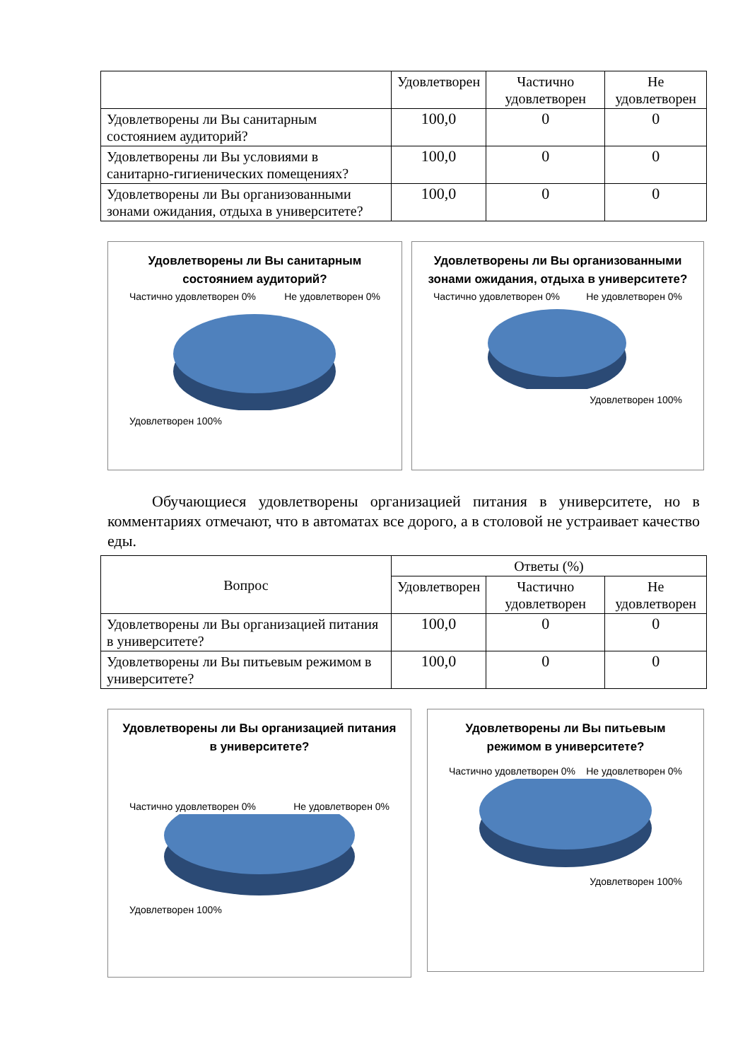| | Удовлетворен | Частично удовлетворен | Не удовлетворен |
| --- | --- | --- | --- |
| Удовлетворены ли Вы санитарным состоянием аудиторий? | 100,0 | 0 | 0 |
| Удовлетворены ли Вы условиями в санитарно-гигиенических помещениях? | 100,0 | 0 | 0 |
| Удовлетворены ли Вы организованными зонами ожидания, отдыха в университете? | 100,0 | 0 | 0 |
Удовлетворены ли Вы санитарным состоянием аудиторий?
Частично удовлетворен 0% Не удовлетворен 0%
Удовлетворен 100%
Удовлетворены ли Вы организованными зонами ожидания, отдыха в университете?
Частично удовлетворен 0% Не удовлетворен 0%
Удовлетворен 100%
Обучающиеся удовлетворены организацией питания в университете, но в комментариях отмечают, что в автоматах все дорого, а в столовой не устраивает качество еды.
| Вопрос | Ответы (%) | | |
| --- | --- | --- | --- |
| | Удовлетворен | Частично удовлетворен | Не удовлетворен |
| Удовлетворены ли Вы организацией питания в университете? | 100,0 | 0 | 0 |
| Удовлетворены ли Вы питьевым режимом в университете? | 100,0 | 0 | 0 |
Удовлетворены ли Вы организацией питания в университете?
Частично удовлетворен 0% Не удовлетворен 0%
Удовлетворен 100%
Удовлетворены ли Вы питьевым режимом в университете?
Частично удовлетворен 0% Не удовлетворен 0%
Удовлетворен 100%